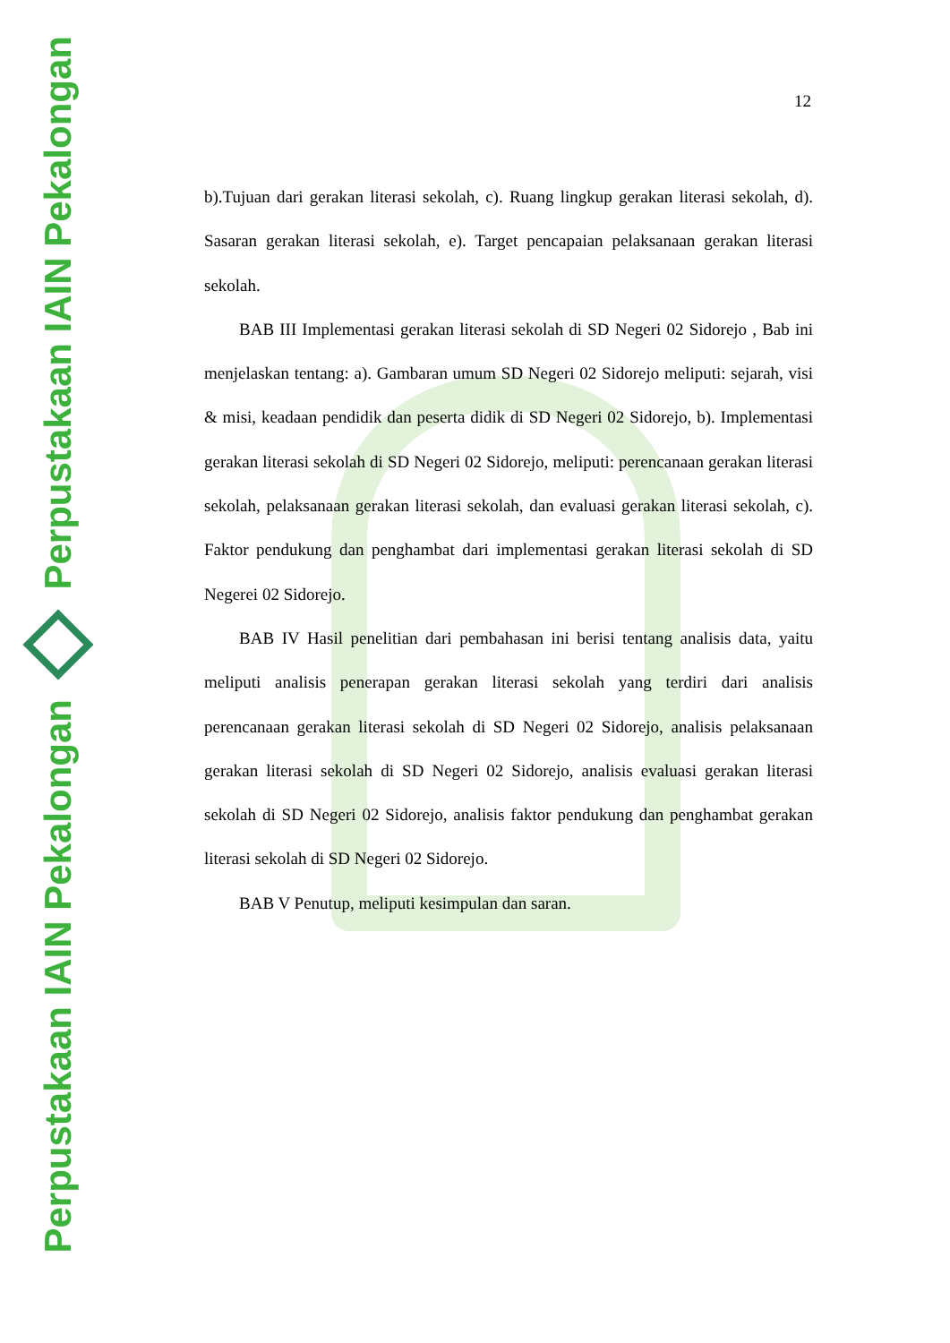Perpustakaan IAIN Pekalongan
Perpustakaan IAIN Pekalongan
12
b).Tujuan dari gerakan literasi sekolah, c). Ruang lingkup gerakan literasi sekolah, d). Sasaran gerakan literasi sekolah, e). Target pencapaian pelaksanaan gerakan literasi sekolah.
BAB III Implementasi gerakan literasi sekolah di SD Negeri 02 Sidorejo , Bab ini menjelaskan tentang: a). Gambaran umum SD Negeri 02 Sidorejo meliputi: sejarah, visi & misi, keadaan pendidik dan peserta didik di SD Negeri 02 Sidorejo, b). Implementasi gerakan literasi sekolah di SD Negeri 02 Sidorejo, meliputi: perencanaan gerakan literasi sekolah, pelaksanaan gerakan literasi sekolah, dan evaluasi gerakan literasi sekolah, c). Faktor pendukung dan penghambat dari implementasi gerakan literasi sekolah di SD Negerei 02 Sidorejo.
BAB IV Hasil penelitian dari pembahasan ini berisi tentang analisis data, yaitu meliputi analisis penerapan gerakan literasi sekolah yang terdiri dari analisis perencanaan gerakan literasi sekolah di SD Negeri 02 Sidorejo, analisis pelaksanaan gerakan literasi sekolah di SD Negeri 02 Sidorejo, analisis evaluasi gerakan literasi sekolah di SD Negeri 02 Sidorejo, analisis faktor pendukung dan penghambat gerakan literasi sekolah di SD Negeri 02 Sidorejo.
BAB V Penutup, meliputi kesimpulan dan saran.